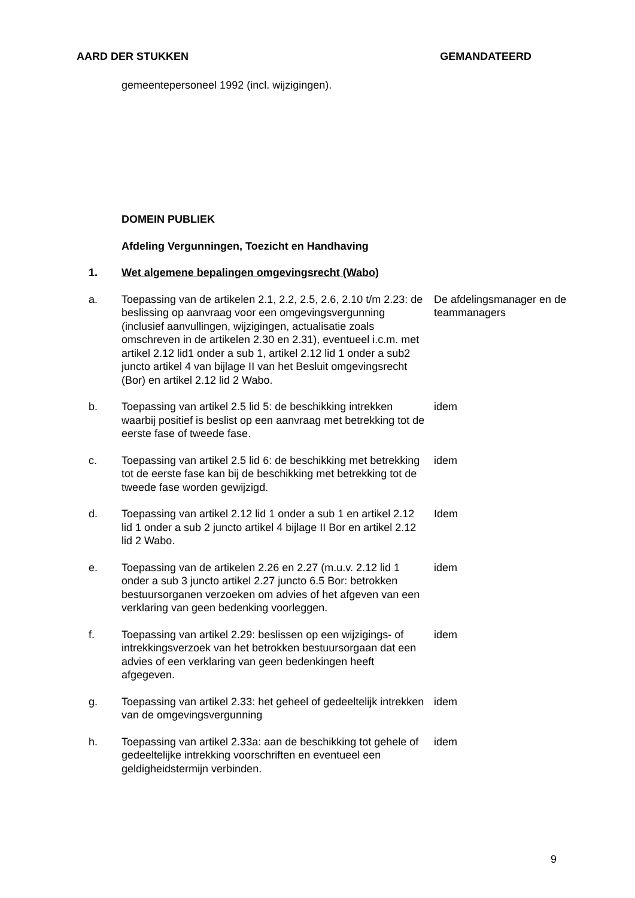AARD DER STUKKEN GEMANDATEERD
gemeentepersoneel 1992 (incl. wijzigingen).
| | DOMEIN PUBLIEK | |
| | Afdeling Vergunningen, Toezicht en Handhaving | |
| 1. | Wet algemene bepalingen omgevingsrecht (Wabo) | |
| a. | Toepassing van de artikelen 2.1, 2.2, 2.5, 2.6, 2.10 t/m 2.23: de beslissing op aanvraag voor een omgevingsvergunning (inclusief aanvullingen, wijzigingen, actualisatie zoals omschreven in de artikelen 2.30 en 2.31), eventueel i.c.m. met artikel 2.12 lid1 onder a sub 1, artikel 2.12 lid 1 onder a sub2 juncto artikel 4 van bijlage II van het Besluit omgevingsrecht (Bor) en artikel 2.12 lid 2 Wabo. | De afdelingsmanager en de teammanagers |
| b. | Toepassing van artikel 2.5 lid 5: de beschikking intrekken waarbij positief is beslist op een aanvraag met betrekking tot de eerste fase of tweede fase. | idem |
| c. | Toepassing van artikel 2.5 lid 6: de beschikking met betrekking tot de eerste fase kan bij de beschikking met betrekking tot de tweede fase worden gewijzigd. | idem |
| d. | Toepassing van artikel 2.12 lid 1 onder a sub 1 en artikel 2.12 lid 1 onder a sub 2 juncto artikel 4 bijlage II Bor en artikel 2.12 lid 2 Wabo. | Idem |
| e. | Toepassing van de artikelen 2.26 en 2.27 (m.u.v. 2.12 lid 1 onder a sub 3 juncto artikel 2.27 juncto 6.5 Bor: betrokken bestuursorganen verzoeken om advies of het afgeven van een verklaring van geen bedenking voorleggen. | idem |
| f. | Toepassing van artikel 2.29: beslissen op een wijzigings- of intrekkingsverzoek van het betrokken bestuursorgaan dat een advies of een verklaring van geen bedenkingen heeft afgegeven. | idem |
| g. | Toepassing van artikel 2.33: het geheel of gedeeltelijk intrekken van de omgevingsvergunning | idem |
| h. | Toepassing van artikel 2.33a: aan de beschikking tot gehele of gedeeltelijke intrekking voorschriften en eventueel een geldigheidstermijn verbinden. | idem |
9